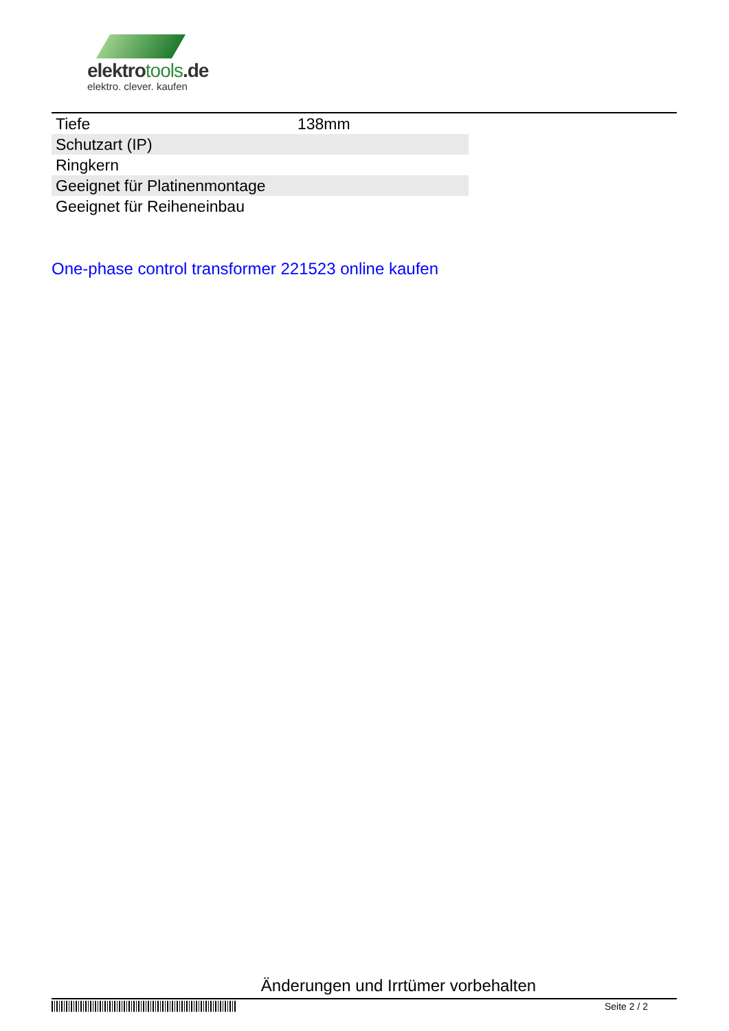elektrotools.de
elektro. clever. kaufen
| Tiefe | 138mm |
| Schutzart (IP) | |
| Ringkern | |
| Geeignet für Platinenmontage | |
| Geeignet für Reiheneinbau | |
One-phase control transformer 221523 online kaufen
Änderungen und Irrtümer vorbehalten
Seite 2 / 2